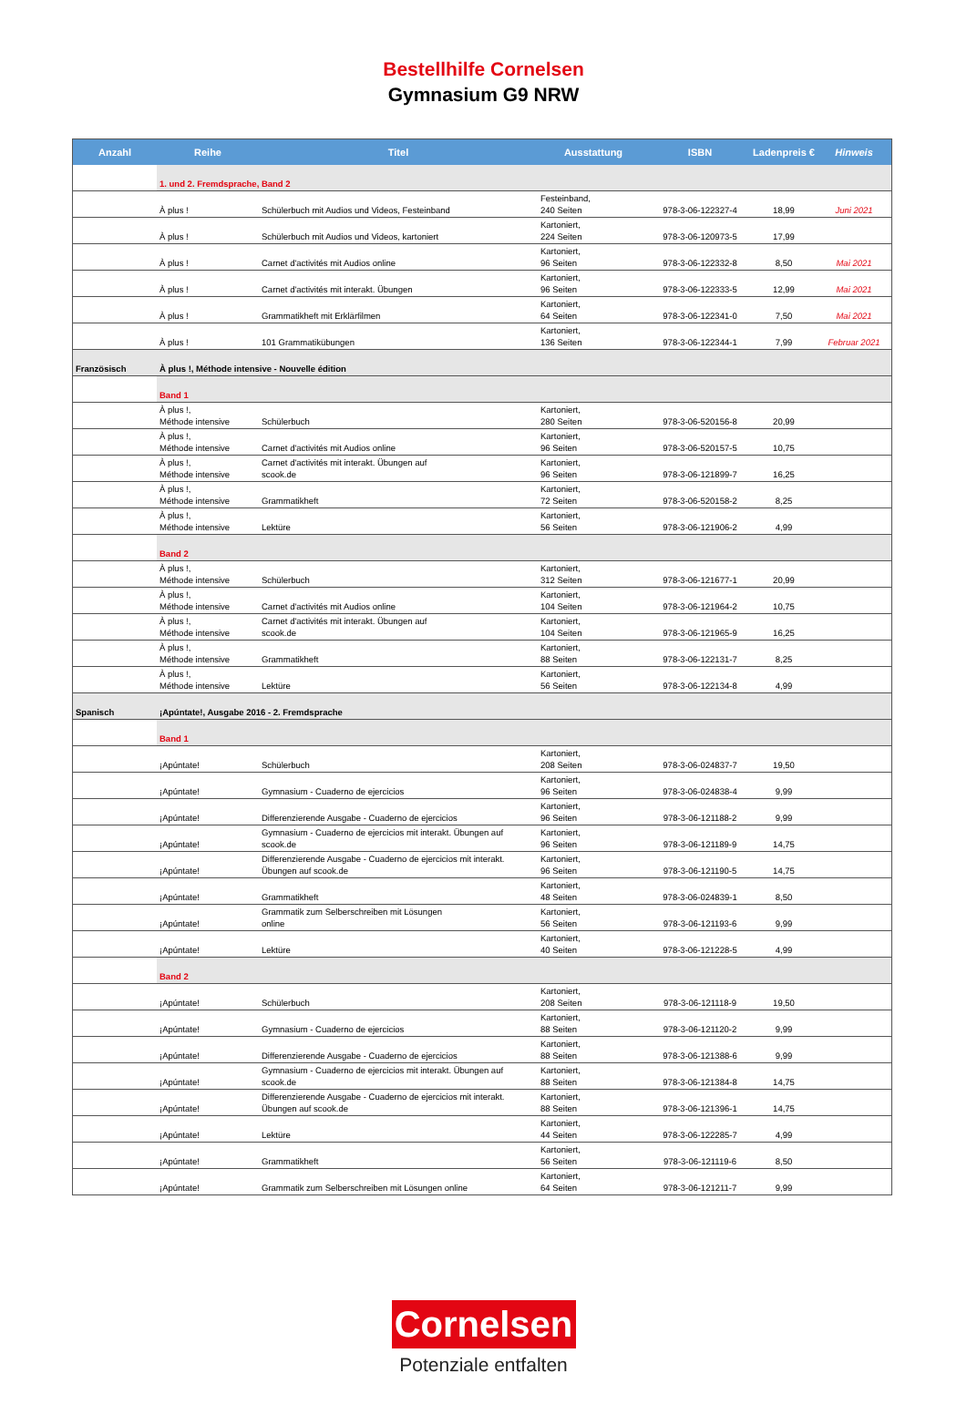Bestellhilfe Cornelsen
Gymnasium G9 NRW
| Anzahl | Reihe | Titel | Ausstattung | ISBN | Ladenpreis € | Hinweis |
| --- | --- | --- | --- | --- | --- | --- |
| | 1. und 2. Fremdsprache, Band 2 | | | | | |
| | À plus ! | Schülerbuch mit Audios und Videos, Festeinband | Festeinband, 240 Seiten | 978-3-06-122327-4 | 18,99 | Juni 2021 |
| | À plus ! | Schülerbuch mit Audios und Videos, kartoniert | Kartoniert, 224 Seiten | 978-3-06-120973-5 | 17,99 | |
| | À plus ! | Carnet d'activités mit Audios online | Kartoniert, 96 Seiten | 978-3-06-122332-8 | 8,50 | Mai 2021 |
| | À plus ! | Carnet d'activités mit interakt. Übungen | Kartoniert, 96 Seiten | 978-3-06-122333-5 | 12,99 | Mai 2021 |
| | À plus ! | Grammatikheft mit Erklärfilmen | Kartoniert, 64 Seiten | 978-3-06-122341-0 | 7,50 | Mai 2021 |
| | À plus ! | 101 Grammatikübungen | Kartoniert, 136 Seiten | 978-3-06-122344-1 | 7,99 | Februar 2021 |
| Französisch | À plus !, Méthode intensive - Nouvelle édition | | | | | |
| | Band 1 | | | | | |
| | À plus !, Méthode intensive | Schülerbuch | Kartoniert, 280 Seiten | 978-3-06-520156-8 | 20,99 | |
| | À plus !, Méthode intensive | Carnet d'activités mit Audios online | Kartoniert, 96 Seiten | 978-3-06-520157-5 | 10,75 | |
| | À plus !, Méthode intensive | Carnet d'activités mit interakt. Übungen auf scook.de | Kartoniert, 96 Seiten | 978-3-06-121899-7 | 16,25 | |
| | À plus !, Méthode intensive | Grammatikheft | Kartoniert, 72 Seiten | 978-3-06-520158-2 | 8,25 | |
| | À plus !, Méthode intensive | Lektüre | Kartoniert, 56 Seiten | 978-3-06-121906-2 | 4,99 | |
| | Band 2 | | | | | |
| | À plus !, Méthode intensive | Schülerbuch | Kartoniert, 312 Seiten | 978-3-06-121677-1 | 20,99 | |
| | À plus !, Méthode intensive | Carnet d'activités mit Audios online | Kartoniert, 104 Seiten | 978-3-06-121964-2 | 10,75 | |
| | À plus !, Méthode intensive | Carnet d'activités mit interakt. Übungen auf scook.de | Kartoniert, 104 Seiten | 978-3-06-121965-9 | 16,25 | |
| | À plus !, Méthode intensive | Grammatikheft | Kartoniert, 88 Seiten | 978-3-06-122131-7 | 8,25 | |
| | À plus !, Méthode intensive | Lektüre | Kartoniert, 56 Seiten | 978-3-06-122134-8 | 4,99 | |
| Spanisch | ¡Apúntate!, Ausgabe 2016 - 2. Fremdsprache | | | | | |
| | Band 1 | | | | | |
| | ¡Apúntate! | Schülerbuch | Kartoniert, 208 Seiten | 978-3-06-024837-7 | 19,50 | |
| | ¡Apúntate! | Gymnasium - Cuaderno de ejercicios | Kartoniert, 96 Seiten | 978-3-06-024838-4 | 9,99 | |
| | ¡Apúntate! | Differenzierende Ausgabe - Cuaderno de ejercicios | Kartoniert, 96 Seiten | 978-3-06-121188-2 | 9,99 | |
| | ¡Apúntate! | Gymnasium - Cuaderno de ejercicios mit interakt. Übungen auf scook.de | Kartoniert, 96 Seiten | 978-3-06-121189-9 | 14,75 | |
| | ¡Apúntate! | Differenzierende Ausgabe - Cuaderno de ejercicios mit interakt. Übungen auf scook.de | Kartoniert, 96 Seiten | 978-3-06-121190-5 | 14,75 | |
| | ¡Apúntate! | Grammatikheft | Kartoniert, 48 Seiten | 978-3-06-024839-1 | 8,50 | |
| | ¡Apúntate! | Grammatik zum Selberschreiben mit Lösungen online | Kartoniert, 56 Seiten | 978-3-06-121193-6 | 9,99 | |
| | ¡Apúntate! | Lektüre | Kartoniert, 40 Seiten | 978-3-06-121228-5 | 4,99 | |
| | Band 2 | | | | | |
| | ¡Apúntate! | Schülerbuch | Kartoniert, 208 Seiten | 978-3-06-121118-9 | 19,50 | |
| | ¡Apúntate! | Gymnasium - Cuaderno de ejercicios | Kartoniert, 88 Seiten | 978-3-06-121120-2 | 9,99 | |
| | ¡Apúntate! | Differenzierende Ausgabe - Cuaderno de ejercicios | Kartoniert, 88 Seiten | 978-3-06-121388-6 | 9,99 | |
| | ¡Apúntate! | Gymnasium - Cuaderno de ejercicios mit interakt. Übungen auf scook.de | Kartoniert, 88 Seiten | 978-3-06-121384-8 | 14,75 | |
| | ¡Apúntate! | Differenzierende Ausgabe - Cuaderno de ejercicios mit interakt. Übungen auf scook.de | Kartoniert, 88 Seiten | 978-3-06-121396-1 | 14,75 | |
| | ¡Apúntate! | Lektüre | Kartoniert, 44 Seiten | 978-3-06-122285-7 | 4,99 | |
| | ¡Apúntate! | Grammatikheft | Kartoniert, 56 Seiten | 978-3-06-121119-6 | 8,50 | |
| | ¡Apúntate! | Grammatik zum Selberschreiben mit Lösungen online | Kartoniert, 64 Seiten | 978-3-06-121211-7 | 9,99 | |
Cornelsen
Potenziale entfalten